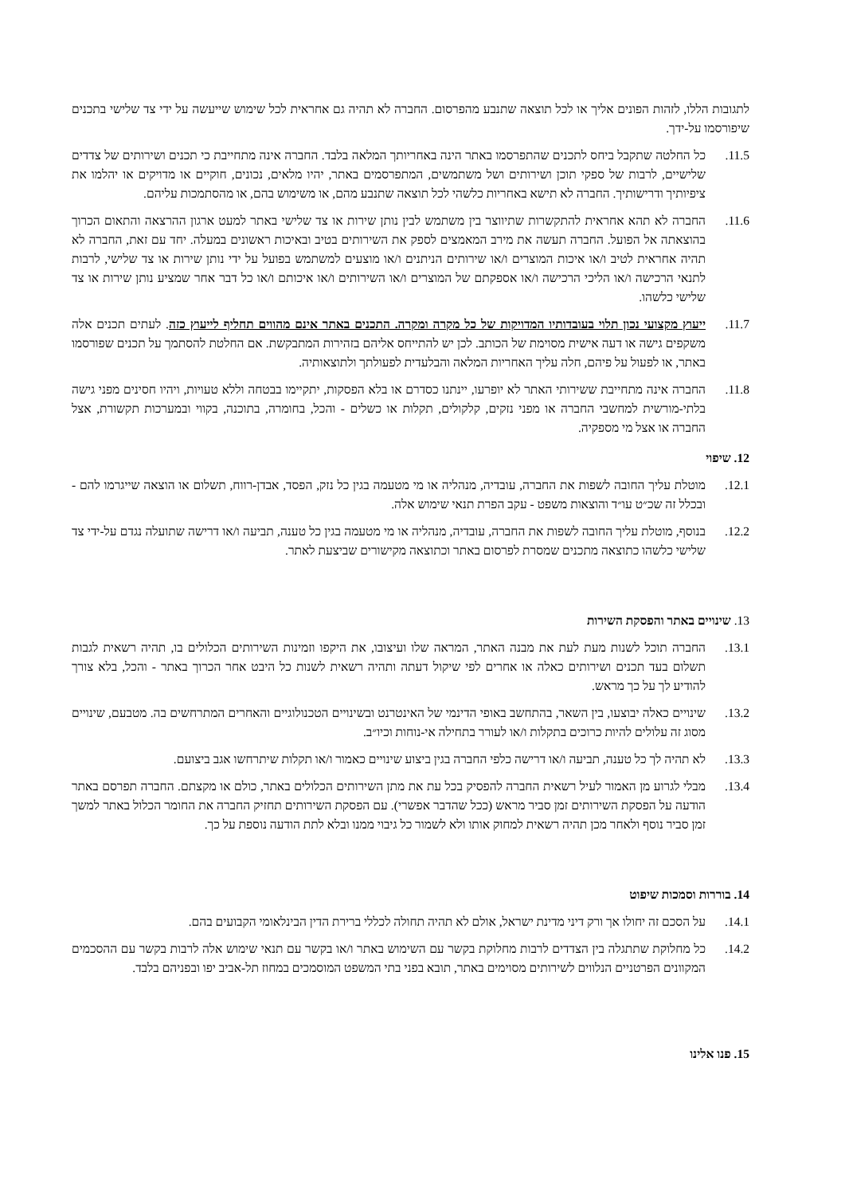לתגובות הללו, לזהות הפונים אליך או לכל תוצאה שתנבע מהפרסום. החברה לא תהיה גם אחראית לכל שימוש שייעשה על ידי צד שלישי בתכנים שיפורסמו על-ידך.
11.5. כל החלטה שתקבל ביחס לתכנים שהתפרסמו באתר הינה באחריותך המלאה בלבד. החברה אינה מתחייבת כי תכנים ושירותים של צדדים שלישיים, לרבות של ספקי תוכן ושירותים ושל משתמשים, המתפרסמים באתר, יהיו מלאים, נכונים, חוקיים או מדויקים או יהלמו את ציפיותיך ודרישותיך. החברה לא תישא באחריות כלשהי לכל תוצאה שתנבע מהם, או משימוש בהם, או מהסתמכות עליהם.
11.6. החברה לא תהא אחראית להתקשרות שתיווצר בין משתמש לבין נותן שירות או צד שלישי באתר למעט ארגון ההרצאה והתאום הכרוך בהוצאתה אל הפועל. החברה תעשה את מירב המאמצים לספק את השירותים בטיב ובאיכות ראשונים במעלה. יחד עם זאת, החברה לא תהיה אחראית לטיב ו/או איכות המוצרים ו/או שירותים הניתנים ו/או מוצעים למשתמש בפועל על ידי נותן שירות או צד שלישי, לרבות לתנאי הרכישה ו/או הליכי הרכישה ו/או אספקתם של המוצרים ו/או השירותים ו/או איכותם ו/או כל דבר אחר שמציע נותן שירות או צד שלישי כלשהו.
11.7. ייעוץ מקצועי נכון תלוי בעובדותיו המדויקות של כל מקרה ומקרה. התכנים באתר אינם מהווים תחליף לייעוץ כזה. לעתים תכנים אלה משקפים גישה או דעה אישית מסוימת של הכותב. לכן יש להתייחס אליהם בזהירות המתבקשת. אם החלטת להסתמך על תכנים שפורסמו באתר, או לפעול על פיהם, חלה עליך האחריות המלאה והבלעדית לפעולתך ולתוצאותיה.
11.8. החברה אינה מתחייבת ששירותי האתר לא יופרעו, יינתנו כסדרם או בלא הפסקות, יתקיימו בבטחה וללא טעויות, ויהיו חסינים מפני גישה בלתי-מורשית למחשבי החברה או מפני נזקים, קלקולים, תקלות או כשלים - והכל, בחומרה, בתוכנה, בקווי ובמערכות תקשורת, אצל החברה או אצל מי מספקיה.
12. שיפוי
12.1. מוטלת עליך החובה לשפות את החברה, עובדיה, מנהליה או מי מטעמה בגין כל נזק, הפסד, אבדן-רווח, תשלום או הוצאה שייגרמו להם - ובכלל זה שכ״ט עו״ד והוצאות משפט - עקב הפרת תנאי שימוש אלה.
12.2. בנוסף, מוטלת עליך החובה לשפות את החברה, עובדיה, מנהליה או מי מטעמה בגין כל טענה, תביעה ו/או דרישה שתועלה נגדם על-ידי צד שלישי כלשהו כתוצאה מתכנים שמסרת לפרסום באתר וכתוצאה מקישורים שביצעת לאתר.
13. שינויים באתר והפסקת השירות
13.1. החברה תוכל לשנות מעת לעת את מבנה האתר, המראה שלו ועיצובו, את היקפו וזמינות השירותים הכלולים בו, תהיה רשאית לגבות תשלום בעד תכנים ושירותים כאלה או אחרים לפי שיקול דעתה ותהיה רשאית לשנות כל היבט אחר הכרוך באתר - והכל, בלא צורך להודיע לך על כך מראש.
13.2. שינויים כאלה יבוצעו, בין השאר, בהתחשב באופי הדינמי של האינטרנט ובשינויים הטכנולוגיים והאחרים המתרחשים בה. מטבעם, שינויים מסוג זה עלולים להיות כרוכים בתקלות ו/או לעורר בתחילה אי-נוחות וכיו״ב.
13.3. לא תהיה לך כל טענה, תביעה ו/או דרישה כלפי החברה בגין ביצוע שינויים כאמור ו/או תקלות שיתרחשו אגב ביצועם.
13.4. מבלי לגרוע מן האמור לעיל רשאית החברה להפסיק בכל עת את מתן השירותים הכלולים באתר, כולם או מקצתם. החברה תפרסם באתר הודעה על הפסקת השירותים זמן סביר מראש (ככל שהדבר אפשרי). עם הפסקת השירותים תחזיק החברה את החומר הכלול באתר למשך זמן סביר נוסף ולאחר מכן תהיה רשאית למחוק אותו ולא לשמור כל גיבוי ממנו ובלא לתת הודעה נוספת על כך.
14. בוררות וסמכות שיפוט
14.1. על הסכם זה יחולו אך ורק דיני מדינת ישראל, אולם לא תהיה תחולה לכללי ברירת הדין הבינלאומי הקבועים בהם.
14.2. כל מחלוקת שתתגלה בין הצדדים לרבות מחלוקת בקשר עם השימוש באתר ו/או בקשר עם תנאי שימוש אלה לרבות בקשר עם ההסכמים המקוונים הפרטניים הנלווים לשירותים מסוימים באתר, תובא בפני בתי המשפט המוסמכים במחוז תל-אביב יפו ובפניהם בלבד.
15. פנו אלינו